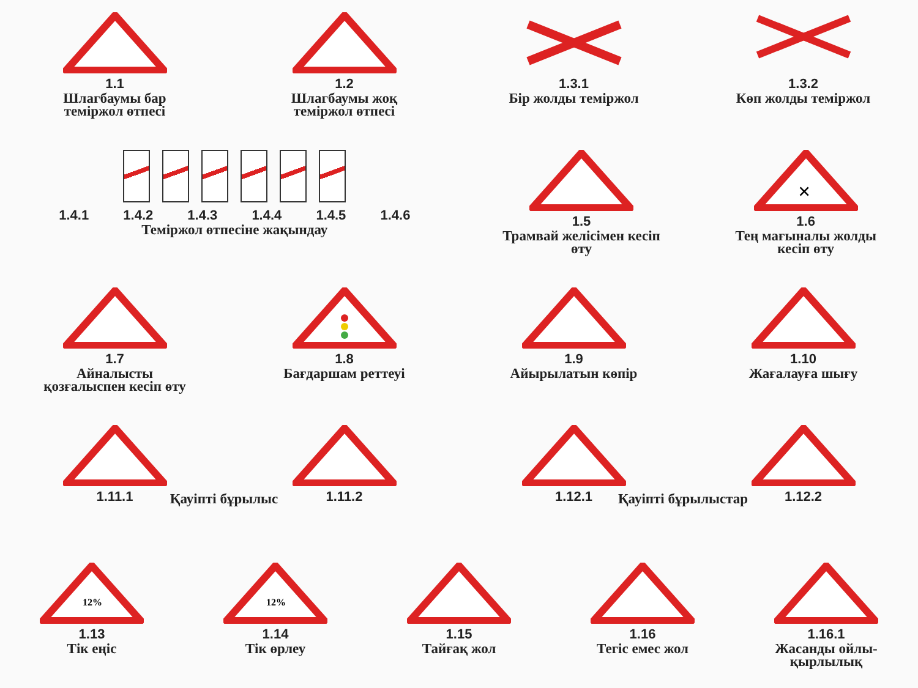1.1
Шлагбаумы бар теміржол өтпесі
1.2
Шлагбаумы жоқ теміржол өтпесі
1.3.1
Бір жолды теміржол
1.3.2
Көп жолды теміржол
1.4.1 1.4.2 1.4.3 1.4.4 1.4.5 1.4.6
Теміржол өтпесіне жақындау
1.5
Трамвай желісімен кесіп өту
×
1.6
Тең мағыналы жолды кесіп өту
1.7
Айналысты қозғалыспен кесіп өту
1.8
Бағдаршам реттеуі
1.9
Айырылатын көпір
1.10
Жағалауға шығу
1.11.1 1.11.2 1.12.1 1.12.2
Қауіпті бұрылыс Қауіпті бұрылыстар
12%
1.13
Тік еңіс
12%
1.14
Тік өрлеу
1.15
Тайғақ жол
1.16
Тегіс емес жол
1.16.1
Жасанды ойлы-қырлылық